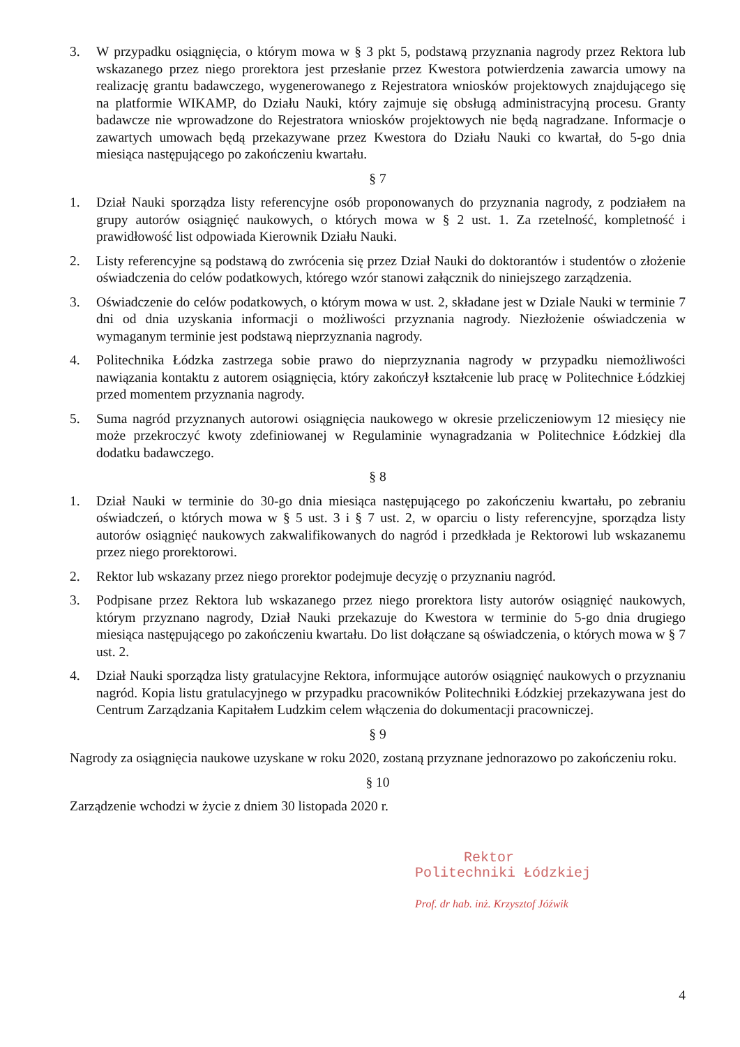3. W przypadku osiągnięcia, o którym mowa w § 3 pkt 5, podstawą przyznania nagrody przez Rektora lub wskazanego przez niego prorektora jest przesłanie przez Kwestora potwierdzenia zawarcia umowy na realizację grantu badawczego, wygenerowanego z Rejestratora wniosków projektowych znajdującego się na platformie WIKAMP, do Działu Nauki, który zajmuje się obsługą administracyjną procesu. Granty badawcze nie wprowadzone do Rejestratora wniosków projektowych nie będą nagradzane. Informacje o zawartych umowach będą przekazywane przez Kwestora do Działu Nauki co kwartał, do 5-go dnia miesiąca następującego po zakończeniu kwartału.
§ 7
1. Dział Nauki sporządza listy referencyjne osób proponowanych do przyznania nagrody, z podziałem na grupy autorów osiągnięć naukowych, o których mowa w § 2 ust. 1. Za rzetelność, kompletność i prawidłowość list odpowiada Kierownik Działu Nauki.
2. Listy referencyjne są podstawą do zwrócenia się przez Dział Nauki do doktorantów i studentów o złożenie oświadczenia do celów podatkowych, którego wzór stanowi załącznik do niniejszego zarządzenia.
3. Oświadczenie do celów podatkowych, o którym mowa w ust. 2, składane jest w Dziale Nauki w terminie 7 dni od dnia uzyskania informacji o możliwości przyznania nagrody. Niezłożenie oświadczenia w wymaganym terminie jest podstawą nieprzyznania nagrody.
4. Politechnika Łódzka zastrzega sobie prawo do nieprzyznania nagrody w przypadku niemożliwości nawiązania kontaktu z autorem osiągnięcia, który zakończył kształcenie lub pracę w Politechnice Łódzkiej przed momentem przyznania nagrody.
5. Suma nagród przyznanych autorowi osiągnięcia naukowego w okresie przeliczeniowym 12 miesięcy nie może przekroczyć kwoty zdefiniowanej w Regulaminie wynagradzania w Politechnice Łódzkiej dla dodatku badawczego.
§ 8
1. Dział Nauki w terminie do 30-go dnia miesiąca następującego po zakończeniu kwartału, po zebraniu oświadczeń, o których mowa w § 5 ust. 3 i § 7 ust. 2, w oparciu o listy referencyjne, sporządza listy autorów osiągnięć naukowych zakwalifikowanych do nagród i przedkłada je Rektorowi lub wskazanemu przez niego prorektorowi.
2. Rektor lub wskazany przez niego prorektor podejmuje decyzję o przyznaniu nagród.
3. Podpisane przez Rektora lub wskazanego przez niego prorektora listy autorów osiągnięć naukowych, którym przyznano nagrody, Dział Nauki przekazuje do Kwestora w terminie do 5-go dnia drugiego miesiąca następującego po zakończeniu kwartału. Do list dołączane są oświadczenia, o których mowa w § 7 ust. 2.
4. Dział Nauki sporządza listy gratulacyjne Rektora, informujące autorów osiągnięć naukowych o przyznaniu nagród. Kopia listu gratulacyjnego w przypadku pracowników Politechniki Łódzkiej przekazywana jest do Centrum Zarządzania Kapitałem Ludzkim celem włączenia do dokumentacji pracowniczej.
§ 9
Nagrody za osiągnięcia naukowe uzyskane w roku 2020, zostaną przyznane jednorazowo po zakończeniu roku.
§ 10
Zarządzenie wchodzi w życie z dniem 30 listopada 2020 r.
Rektor
Politechniki Łódzkiej
Prof. dr hab. inż. Krzysztof Jóźwik
4